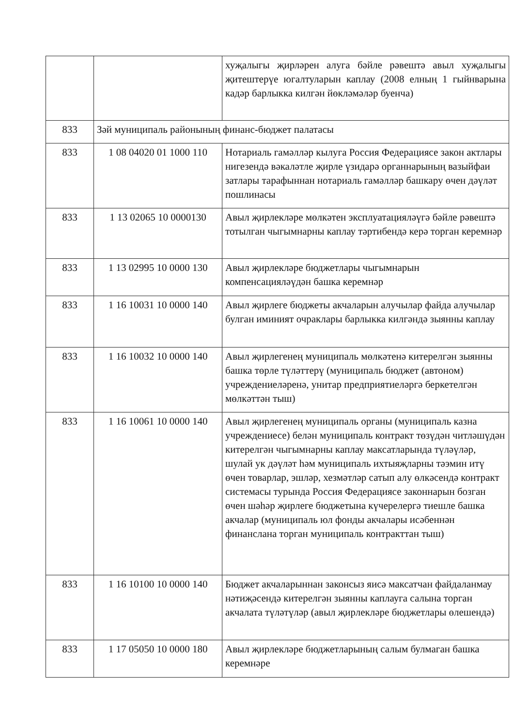| | | хуҗалыгы җирләрен алуга бәйле рәвештә авыл хуҗалыгы җитештерүе югалтуларын каплау (2008 елның 1 гыйнварына кадәр барлыкка килгән йөкләмәләр буенча) |
| 833 | Зәй муниципаль районының финанс-бюджет палатасы | |
| 833 | 1 08 04020 01 1000 110 | Нотариаль гамәлләр кылуга Россия Федерациясе закон актлары нигезендә вәкаләтле җирле үзидарә органнарының вазыйфаи затлары тарафыннан нотариаль гамәлләр башкару өчен дәүләт пошлинасы |
| 833 | 1 13 02065 10 0000130 | Авыл җирлекләре мөлкәтен эксплуатацияләүгә бәйле рәвештә тотылган чыгымнарны каплау тәртибендә керә торган керемнәр |
| 833 | 1 13 02995 10 0000 130 | Авыл җирлекләре бюджетлары чыгымнарын компенсацияләүдән башка керемнәр |
| 833 | 1 16 10031 10 0000 140 | Авыл җирлеге бюджеты акчаларын алучылар файда алучылар булган иминият очраклары барлыкка килгәндә зыянны каплау |
| 833 | 1 16 10032 10 0000 140 | Авыл җирлегенең муниципаль мөлкәтенә китерелгән зыянны башка төрле түләттерү (муниципаль бюджет (автоном) учреждениеләренә, унитар предприятиеләргә беркетелгән мөлкәттән тыш) |
| 833 | 1 16 10061 10 0000 140 | Авыл җирлегенең муниципаль органы (муниципаль казна учреждениесе) белән муниципаль контракт төзүдән читләшүдән китерелгән чыгымнарны каплау максатларында түләүләр, шулай ук дәүләт һәм муниципаль ихтыяҗларны тәэмин итү өчен товарлар, эшләр, хезмәтләр сатып алу өлкәсендә контракт системасы турында Россия Федерациясе законнарын бозган өчен шәһәр җирлеге бюджетына күчерелергә тиешле башка акчалар (муниципаль юл фонды акчалары исәбеннән финанслана торган муниципаль контракттан тыш) |
| 833 | 1 16 10100 10 0000 140 | Бюджет акчаларыннан законсыз яисә максатчан файдаланмау нәтиҗәсендә китерелгән зыянны каплауга салына торган акчалата түләтүләр (авыл җирлекләре бюджетлары өлешендә) |
| 833 | 1 17 05050 10 0000 180 | Авыл җирлекләре бюджетларының салым булмаган башка керемнәре |